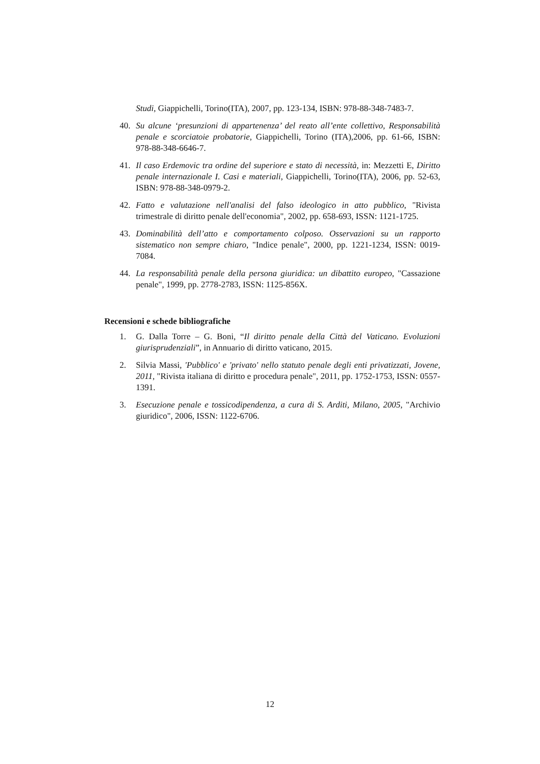Studi, Giappichelli, Torino(ITA), 2007, pp. 123-134, ISBN: 978-88-348-7483-7.
40. Su alcune ‘presunzioni di appartenenza’ del reato all’ente collettivo, Responsabilità penale e scorciatoie probatorie, Giappichelli, Torino (ITA),2006, pp. 61-66, ISBN: 978-88-348-6646-7.
41. Il caso Erdemovic tra ordine del superiore e stato di necessità, in: Mezzetti E, Diritto penale internazionale I. Casi e materiali, Giappichelli, Torino(ITA), 2006, pp. 52-63, ISBN: 978-88-348-0979-2.
42. Fatto e valutazione nell'analisi del falso ideologico in atto pubblico, "Rivista trimestrale di diritto penale dell'economia", 2002, pp. 658-693, ISSN: 1121-1725.
43. Dominabilità dell’atto e comportamento colposo. Osservazioni su un rapporto sistematico non sempre chiaro, "Indice penale", 2000, pp. 1221-1234, ISSN: 0019-7084.
44. La responsabilità penale della persona giuridica: un dibattito europeo, "Cassazione penale", 1999, pp. 2778-2783, ISSN: 1125-856X.
Recensioni e schede bibliografiche
1. G. Dalla Torre – G. Boni, “Il diritto penale della Città del Vaticano. Evoluzioni giurisprudenziali”, in Annuario di diritto vaticano, 2015.
2. Silvia Massi, 'Pubblico' e 'privato' nello statuto penale degli enti privatizzati, Jovene, 2011, "Rivista italiana di diritto e procedura penale", 2011, pp. 1752-1753, ISSN: 0557-1391.
3. Esecuzione penale e tossicodipendenza, a cura di S. Arditi, Milano, 2005, "Archivio giuridico", 2006, ISSN: 1122-6706.
12